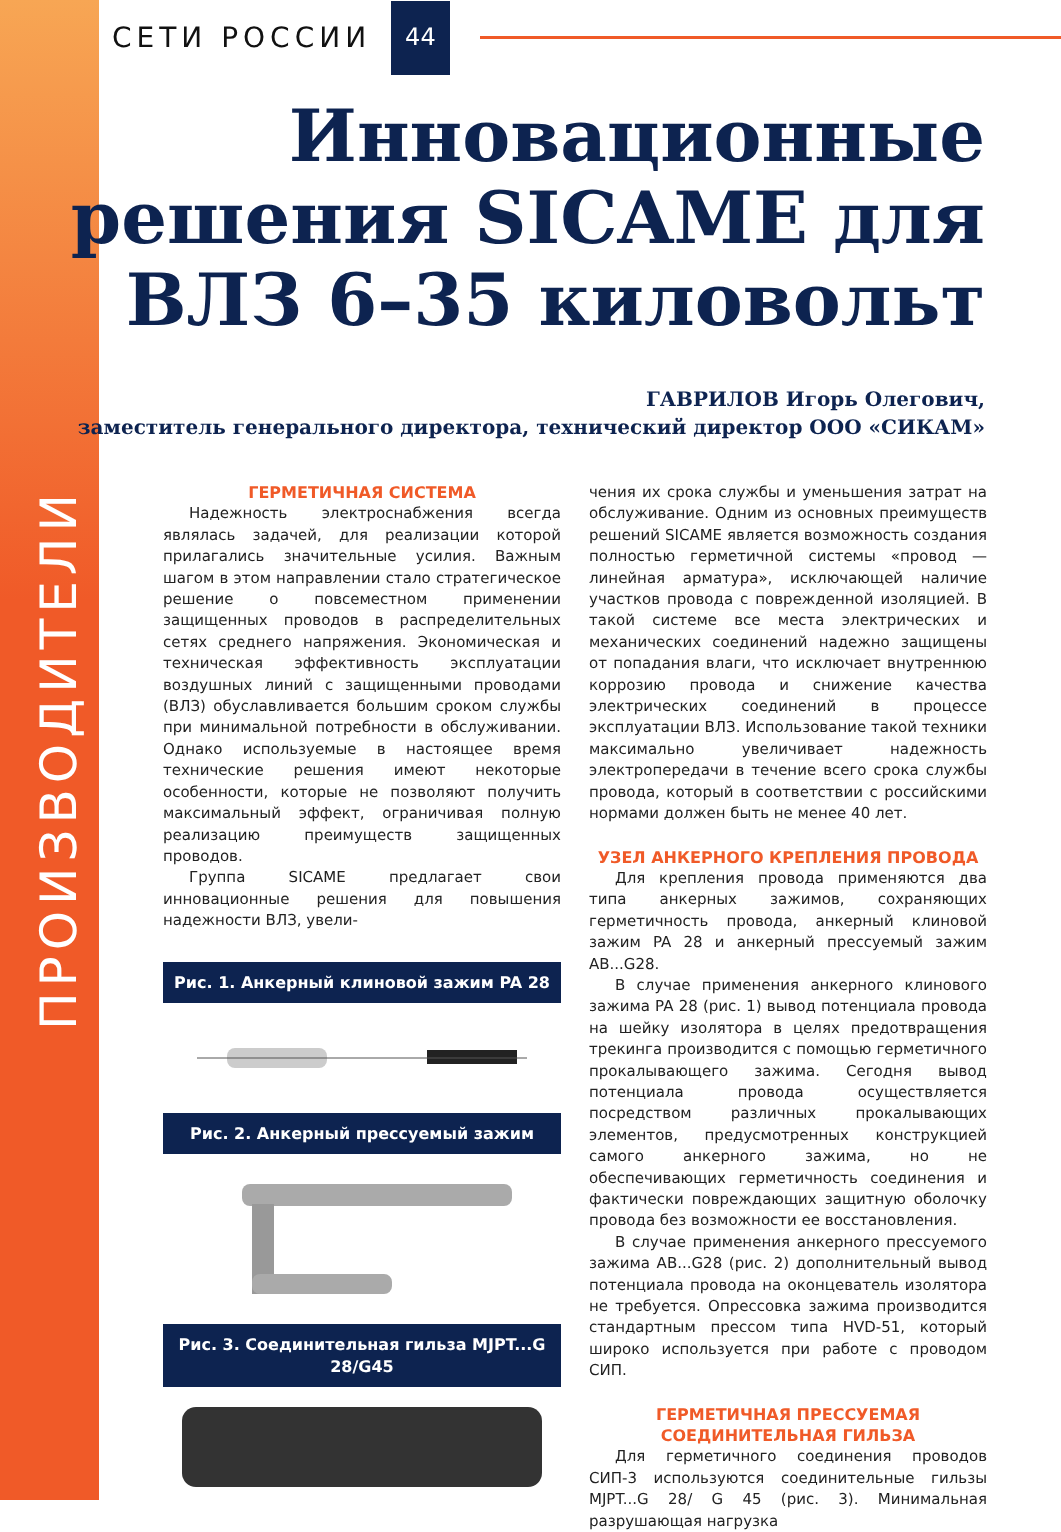ПРОИЗВОДИТЕЛИ
СЕТИ РОССИИ 44
Инновационные
решения SICAME для
ВЛЗ 6–35 киловольт
ГАВРИЛОВ Игорь Олегович,
заместитель генерального директора, технический директор ООО «СИКАМ»
ГЕРМЕТИЧНАЯ СИСТЕМА
Надежность электроснабжения всегда являлась задачей, для реализации которой прилагались значительные усилия. Важным шагом в этом направлении стало стратегическое решение о повсеместном применении защищенных проводов в распределительных сетях среднего напряжения. Экономическая и техническая эффективность эксплуатации воздушных линий с защищенными проводами (ВЛЗ) обуславливается большим сроком службы при минимальной потребности в обслуживании. Однако используемые в настоящее время технические решения имеют некоторые особенности, которые не позволяют получить максимальный эффект, ограничивая полную реализацию преимуществ защищенных проводов.
Группа SICAME предлагает свои инновационные решения для повышения надежности ВЛЗ, увели-
Рис. 1. Анкерный клиновой зажим PA 28
Рис. 2. Анкерный прессуемый зажим
Рис. 3. Соединительная гильза MJPT...G 28/G45
чения их срока службы и уменьшения затрат на обслуживание. Одним из основных преимуществ решений SICAME является возможность создания полностью герметичной системы «провод — линейная арматура», исключающей наличие участков провода с поврежденной изоляцией. В такой системе все места электрических и механических соединений надежно защищены от попадания влаги, что исключает внутреннюю коррозию провода и снижение качества электрических соединений в процессе эксплуатации ВЛЗ. Использование такой техники максимально увеличивает надежность электропередачи в течение всего срока службы провода, который в соответствии с российскими нормами должен быть не менее 40 лет.
УЗЕЛ АНКЕРНОГО КРЕПЛЕНИЯ ПРОВОДА
Для крепления провода применяются два типа анкерных зажимов, сохраняющих герметичность провода, анкерный клиновой зажим PA 28 и анкерный прессуемый зажим AB...G28.
В случае применения анкерного клинового зажима PA 28 (рис. 1) вывод потенциала провода на шейку изолятора в целях предотвращения трекинга производится с помощью герметичного прокалывающего зажима. Сегодня вывод потенциала провода осуществляется посредством различных прокалывающих элементов, предусмотренных конструкцией самого анкерного зажима, но не обеспечивающих герметичность соединения и фактически повреждающих защитную оболочку провода без возможности ее восстановления.
В случае применения анкерного прессуемого зажима AB...G28 (рис. 2) дополнительный вывод потенциала провода на оконцеватель изолятора не требуется. Опрессовка зажима производится стандартным прессом типа HVD-51, который широко используется при работе с проводом СИП.
ГЕРМЕТИЧНАЯ ПРЕССУЕМАЯ
СОЕДИНИТЕЛЬНАЯ ГИЛЬЗА
Для герметичного соединения проводов СИП-3 используются соединительные гильзы MJPT...G 28/ G 45 (рис. 3). Минимальная разрушающая нагрузка